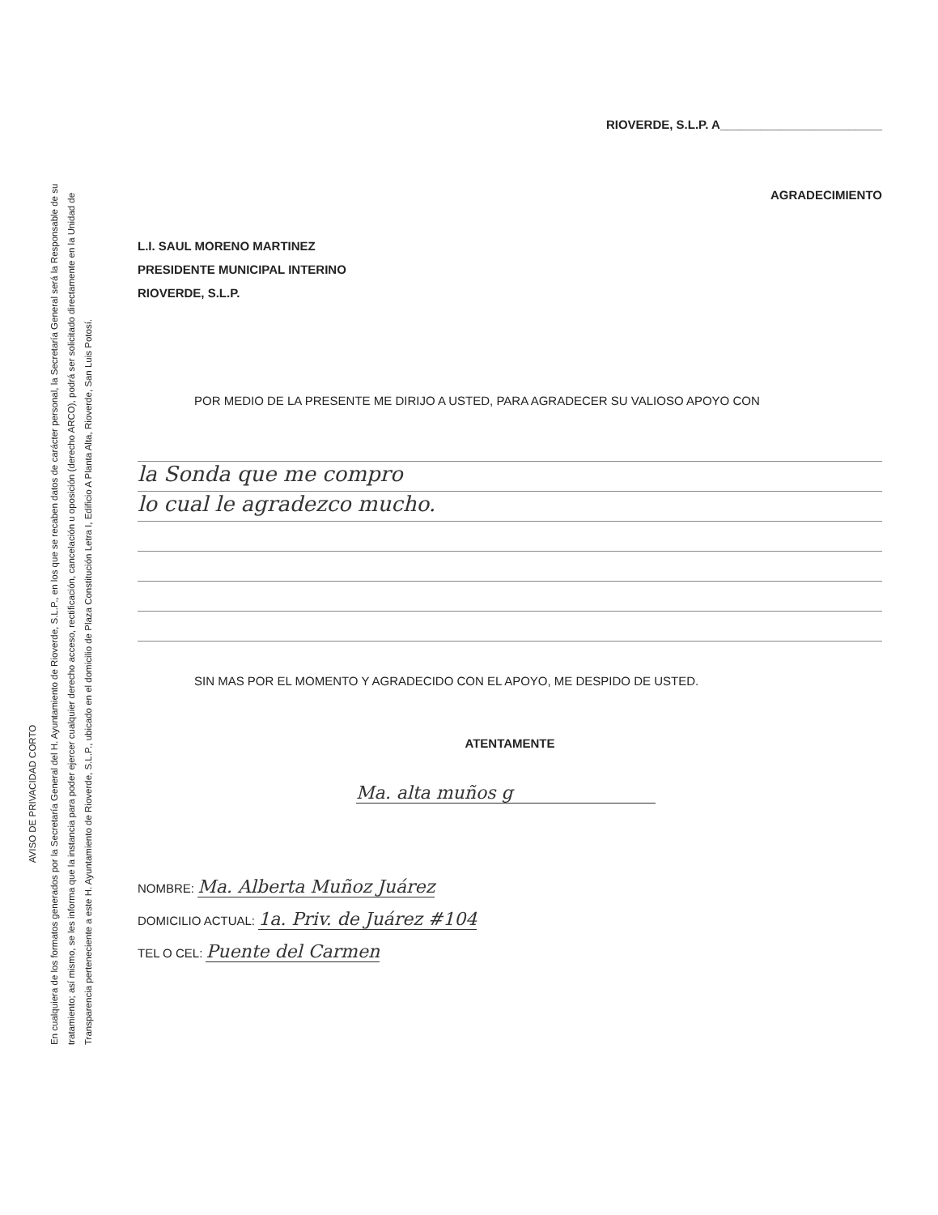AVISO DE PRIVACIDAD CORTO
En cualquiera de los formatos generados por la Secretaría General del H. Ayuntamiento de Rioverde, S.L.P., en los que se recaben datos de carácter personal, la Secretaría General será la Responsable de su tratamiento; así mismo, se les informa que la instancia para poder ejercer cualquier derecho acceso, rectificación, cancelación u oposición (derecho ARCO), podrá ser solicitado directamente en la Unidad de Transparencia perteneciente a este H. Ayuntamiento de Rioverde, S.L.P., ubicado en el domicilio de Plaza Constitución Letra I, Edificio A Planta Alta, Rioverde, San Luis Potosí.
RIOVERDE, S.L.P. A________________________
AGRADECIMIENTO
L.I. SAUL MORENO MARTINEZ
PRESIDENTE MUNICIPAL INTERINO
RIOVERDE, S.L.P.
POR MEDIO DE LA PRESENTE ME DIRIJO A USTED, PARA AGRADECER SU VALIOSO APOYO CON
la Sonda que me compro
lo cual le agradezco mucho.
SIN MAS POR EL MOMENTO Y AGRADECIDO CON EL APOYO, ME DESPIDO DE USTED.
ATENTAMENTE
Ma. alta muños g
NOMBRE: Ma. Alberta Muñoz Juárez
DOMICILIO ACTUAL: 1a. Priv. de Juárez #104
TEL O CEL: Puente del Carmen